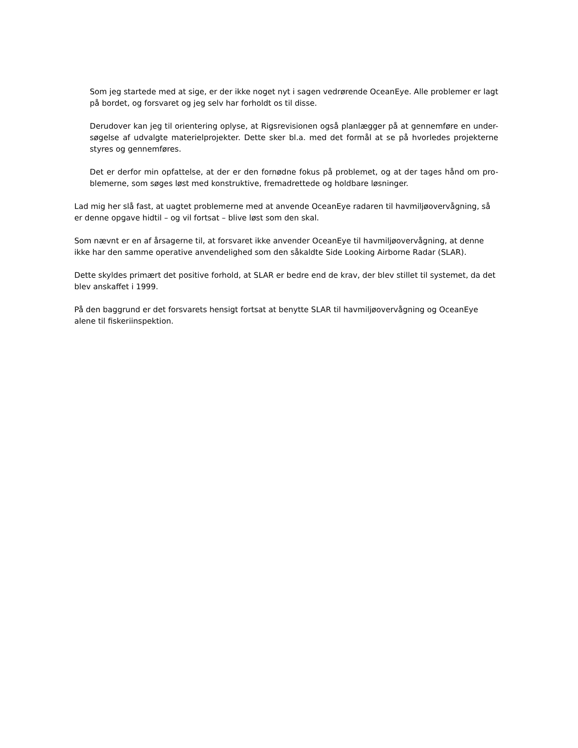Som jeg startede med at sige, er der ikke noget nyt i sagen vedrørende OceanEye. Alle problemer er lagt på bordet, og forsvaret og jeg selv har forholdt os til disse.
Derudover kan jeg til orientering oplyse, at Rigsrevisionen også planlægger på at gennemføre en under-søgelse af udvalgte materielprojekter. Dette sker bl.a. med det formål at se på hvorledes projekterne styres og gennemføres.
Det er derfor min opfattelse, at der er den fornødne fokus på problemet, og at der tages hånd om pro-blemerne, som søges løst med konstruktive, fremadrettede og holdbare løsninger.
Lad mig her slå fast, at uagtet problemerne med at anvende OceanEye radaren til havmiljøovervågning, så er denne opgave hidtil – og vil fortsat – blive løst som den skal.
Som nævnt er en af årsagerne til, at forsvaret ikke anvender OceanEye til havmiljøovervågning, at denne ikke har den samme operative anvendelighed som den såkaldte Side Looking Airborne Radar (SLAR).
Dette skyldes primært det positive forhold, at SLAR er bedre end de krav, der blev stillet til systemet, da det blev anskaffet i 1999.
På den baggrund er det forsvarets hensigt fortsat at benytte SLAR til havmiljøovervågning og OceanEye alene til fiskeriinspektion.